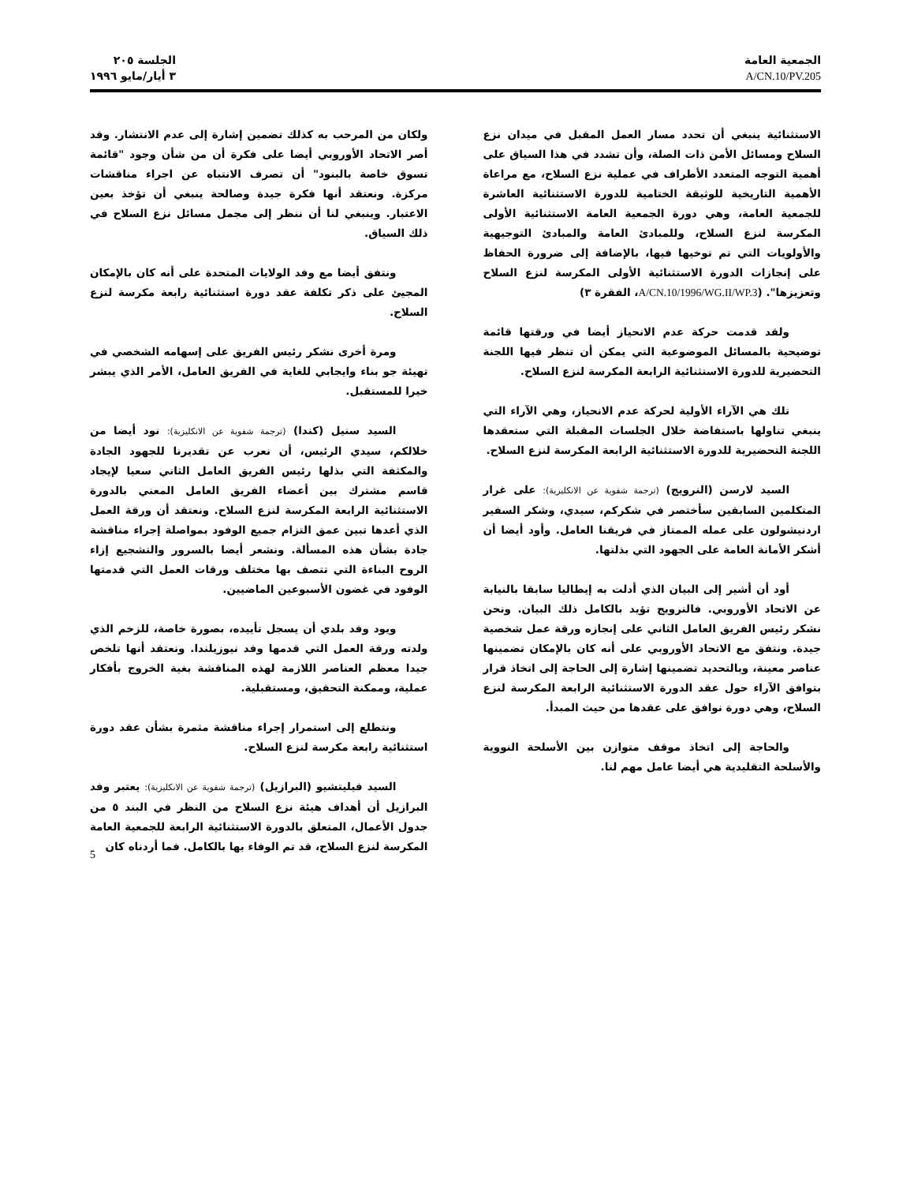الجمعية العامة
A/CN.10/PV.205
الجلسة ٢٠٥
٣ أيار/مايو ١٩٩٦
الاستثنائية ينبغي أن تحدد مسار العمل المقبل في ميدان نزع السلاح ومسائل الأمن ذات الصلة، وأن تشدد في هذا السياق على أهمية التوجه المتعدد الأطراف في عملية نزع السلاح، مع مراعاة الأهمية التاريخية للوثيقة الختامية للدورة الاستثنائية العاشرة للجمعية العامة، وهي دورة الجمعية العامة الاستثنائية الأولى المكرسة لنزع السلاح، وللمبادئ العامة والمبادئ التوجيهية والأولويات التي تم توخيها فيها، بالإضافة إلى ضرورة الحفاظ على إنجازات الدورة الاستثنائية الأولى المكرسة لنزع السلاح وتعزيزها". (A/CN.10/1996/WG.II/WP.3، الفقرة ٣)
ولقد قدمت حركة عدم الانحياز أيضا في ورقتها قائمة توضيحية بالمسائل الموضوعية التي يمكن أن تنظر فيها اللجنة التحضيرية للدورة الاستثنائية الرابعة المكرسة لنزع السلاح.
تلك هي الآراء الأولية لحركة عدم الانحياز، وهي الآراء التي ينبغي تناولها باستفاضة خلال الجلسات المقبلة التي ستعقدها اللجنة التحضيرية للدورة الاستثنائية الرابعة المكرسة لنزع السلاح.
السيد لارسن (النرويج) (ترجمة شفوية عن الانكليزية): على غرار المتكلمين السابقين سأختصر في شكركم، سيدي، وشكر السفير اردنيشولون على عمله الممتاز في فريقنا العامل. وأود أيضا أن أشكر الأمانة العامة على الجهود التي بذلتها.
أود أن أشير إلى البيان الذي أدلت به إيطاليا سابقا بالنيابة عن الاتحاد الأوروبي. فالنرويج تؤيد بالكامل ذلك البيان. ونحن نشكر رئيس الفريق العامل الثاني على إنجازه ورقة عمل شخصية جيدة. ونتفق مع الاتحاد الأوروبي على أنه كان بالإمكان تضمينها عناصر معينة، وبالتحديد تضمينها إشارة إلى الحاجة إلى اتخاذ قرار بتوافق الآراء حول عقد الدورة الاستثنائية الرابعة المكرسة لنزع السلاح، وهي دورة نوافق على عقدها من حيث المبدأ.
والحاجة إلى اتخاذ موقف متوازن بين الأسلحة النووية والأسلحة التقليدية هي أيضا عامل مهم لنا.
ولكان من المرحب به كذلك تضمين إشارة إلى عدم الانتشار. وقد أصر الاتحاد الأوروبي أيضا على فكرة أن من شأن وجود "قائمة تسوق خاصة بالبنود" أن تصرف الانتباه عن اجراء مناقشات مركزة. ونعتقد أنها فكرة جيدة وصالحة ينبغي أن تؤخذ بعين الاعتبار. وينبغي لنا أن ننظر إلى مجمل مسائل نزع السلاح في ذلك السياق.
ونتفق أيضا مع وفد الولايات المتحدة على أنه كان بالإمكان المجيئ على ذكر تكلفة عقد دورة استثنائية رابعة مكرسة لنزع السلاح.
ومرة أخرى نشكر رئيس الفريق على إسهامه الشخصي في تهيئة جو بناء وايجابي للغاية في الفريق العامل، الأمر الذي يبشر خيرا للمستقبل.
السيد سنيل (كندا) (ترجمة شفوية عن الانكليزية): نود أيضا من خلالكم، سيدي الرئيس، أن نعرب عن تقديرنا للجهود الجادة والمكثفة التي بذلها رئيس الفريق العامل الثاني سعيا لإيجاد قاسم مشترك بين أعضاء الفريق العامل المعني بالدورة الاستثنائية الرابعة المكرسة لنزع السلاح. ونعتقد أن ورقة العمل الذي أعدها تبين عمق التزام جميع الوفود بمواصلة إجراء مناقشة جادة بشأن هذه المسألة. ونشعر أيضا بالسرور والتشجيع إزاء الروح البناءة التي تتصف بها مختلف ورقات العمل التي قدمتها الوفود في غضون الأسبوعين الماضيين.
ويود وفد بلدي أن يسجل تأييده، بصورة خاصة، للزخم الذي ولدته ورقة العمل التي قدمها وفد نيوزيلندا. ونعتقد أنها تلخص جيدا معظم العناصر اللازمة لهذه المناقشة بغية الخروج بأفكار عملية، وممكنة التحقيق، ومستقبلية.
ونتطلع إلى استمرار إجراء مناقشة مثمرة بشأن عقد دورة استثنائية رابعة مكرسة لنزع السلاح.
السيد فيليتشيو (البرازيل) (ترجمة شفوية عن الانكليزية): يعتبر وفد البرازيل أن أهداف هيئة نزع السلاح من النظر في البند ٥ من جدول الأعمال، المتعلق بالدورة الاستثنائية الرابعة للجمعية العامة المكرسة لنزع السلاح، قد تم الوفاء بها بالكامل. فما أردناه كان
5